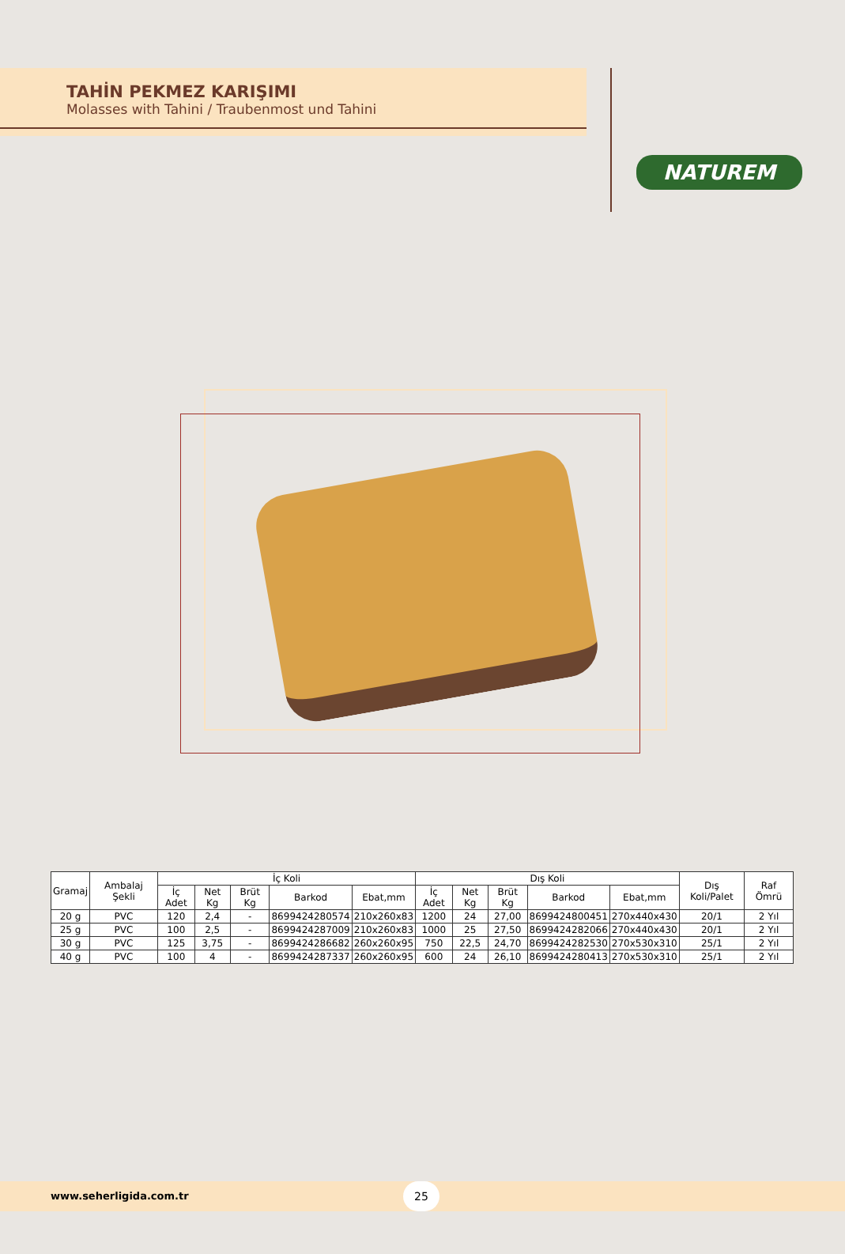TAHİN PEKMEZ KARIŞIMI
Molasses with Tahini / Traubenmost und Tahini
NATUREM
| Gramaj | Ambalaj Şekli | İç Koli | | | | | Dış Koli | | | | | Dış Koli/Palet | Raf Ömrü |
| --- | --- | --- | --- | --- | --- | --- | --- | --- | --- | --- | --- | --- | --- |
| | | İç Adet | Net Kg | Brüt Kg | Barkod | Ebat,mm | İç Adet | Net Kg | Brüt Kg | Barkod | Ebat,mm | | |
| 20 g | PVC | 120 | 2,4 | - | 8699424280574 | 210x260x83 | 1200 | 24 | 27,00 | 8699424800451 | 270x440x430 | 20/1 | 2 Yıl |
| 25 g | PVC | 100 | 2,5 | - | 8699424287009 | 210x260x83 | 1000 | 25 | 27,50 | 8699424282066 | 270x440x430 | 20/1 | 2 Yıl |
| 30 g | PVC | 125 | 3,75 | - | 8699424286682 | 260x260x95 | 750 | 22,5 | 24,70 | 8699424282530 | 270x530x310 | 25/1 | 2 Yıl |
| 40 g | PVC | 100 | 4 | - | 8699424287337 | 260x260x95 | 600 | 24 | 26,10 | 8699424280413 | 270x530x310 | 25/1 | 2 Yıl |
www.seherligida.com.tr 25